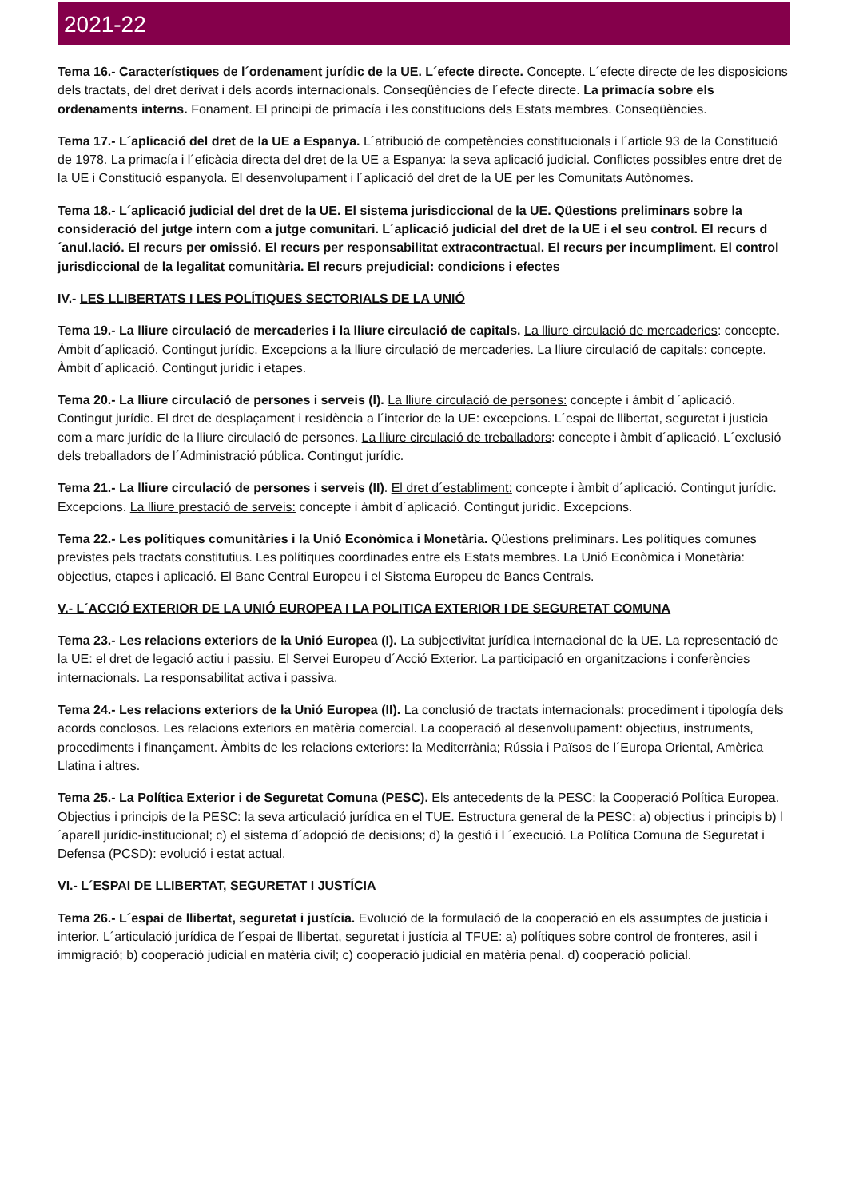2021-22
Tema 16.- Característiques de l´ordenament jurídic de la UE. L´efecte directe. Concepte. L´efecte directe de les disposicions dels tractats, del dret derivat i dels acords internacionals. Conseqüències de l´efecte directe. La primacía sobre els ordenaments interns. Fonament. El principi de primacía i les constitucions dels Estats membres. Conseqüències.
Tema 17.- L´aplicació del dret de la UE a Espanya. L´atribució de competències constitucionals i l´article 93 de la Constitució de 1978. La primacía i l´eficàcia directa del dret de la UE a Espanya: la seva aplicació judicial. Conflictes possibles entre dret de la UE i Constitució espanyola. El desenvolupament i l´aplicació del dret de la UE per les Comunitats Autònomes.
Tema 18.- L´aplicació judicial del dret de la UE. El sistema jurisdiccional de la UE. Qüestions preliminars sobre la consideració del jutge intern com a jutge comunitari. L´aplicació judicial del dret de la UE i el seu control. El recurs d´anul.lació. El recurs per omissió. El recurs per responsabilitat extracontractual. El recurs per incumpliment. El control jurisdiccional de la legalitat comunitària. El recurs prejudicial: condicions i efectes
IV.- LES LLIBERTATS I LES POLÍTIQUES SECTORIALS DE LA UNIÓ
Tema 19.- La lliure circulació de mercaderies i la lliure circulació de capitals. La lliure circulació de mercaderies: concepte. Àmbit d´aplicació. Contingut jurídic. Excepcions a la lliure circulació de mercaderies. La lliure circulació de capitals: concepte. Àmbit d´aplicació. Contingut jurídic i etapes.
Tema 20.- La lliure circulació de persones i serveis (I). La lliure circulació de persones: concepte i ámbit d ´aplicació. Contingut jurídic. El dret de desplaçament i residència a l´interior de la UE: excepcions. L´espai de llibertat, seguretat i justicia com a marc jurídic de la lliure circulació de persones. La lliure circulació de treballadors: concepte i àmbit d´aplicació. L´exclusió dels treballadors de l´Administració pública. Contingut jurídic.
Tema 21.- La lliure circulació de persones i serveis (II). El dret d´establiment: concepte i àmbit d´aplicació. Contingut jurídic. Excepcions. La lliure prestació de serveis: concepte i àmbit d´aplicació. Contingut jurídic. Excepcions.
Tema 22.- Les polítiques comunitàries i la Unió Econòmica i Monetària. Qüestions preliminars. Les polítiques comunes previstes pels tractats constitutius. Les polítiques coordinades entre els Estats membres. La Unió Econòmica i Monetària: objectius, etapes i aplicació. El Banc Central Europeu i el Sistema Europeu de Bancs Centrals.
V.- L´ACCIÓ EXTERIOR DE LA UNIÓ EUROPEA I LA POLITICA EXTERIOR I DE SEGURETAT COMUNA
Tema 23.- Les relacions exteriors de la Unió Europea (I). La subjectivitat jurídica internacional de la UE. La representació de la UE: el dret de legació actiu i passiu. El Servei Europeu d´Acció Exterior. La participació en organitzacions i conferències internacionals. La responsabilitat activa i passiva.
Tema 24.- Les relacions exteriors de la Unió Europea (II). La conclusió de tractats internacionals: procediment i tipología dels acords conclosos. Les relacions exteriors en matèria comercial. La cooperació al desenvolupament: objectius, instruments, procediments i finançament. Àmbits de les relacions exteriors: la Mediterrània; Rússia i Països de l´Europa Oriental, Amèrica Llatina i altres.
Tema 25.- La Política Exterior i de Seguretat Comuna (PESC). Els antecedents de la PESC: la Cooperació Política Europea. Objectius i principis de la PESC: la seva articulació jurídica en el TUE. Estructura general de la PESC: a) objectius i principis b) l´aparell jurídic-institucional; c) el sistema d´adopció de decisions; d) la gestió i l ´execució. La Política Comuna de Seguretat i Defensa (PCSD): evolució i estat actual.
VI.- L´ESPAI DE LLIBERTAT, SEGURETAT I JUSTÍCIA
Tema 26.- L´espai de llibertat, seguretat i justícia. Evolució de la formulació de la cooperació en els assumptes de justicia i interior. L´articulació jurídica de l´espai de llibertat, seguretat i justícia al TFUE: a) polítiques sobre control de fronteres, asil i immigració; b) cooperació judicial en matèria civil; c) cooperació judicial en matèria penal. d) cooperació policial.